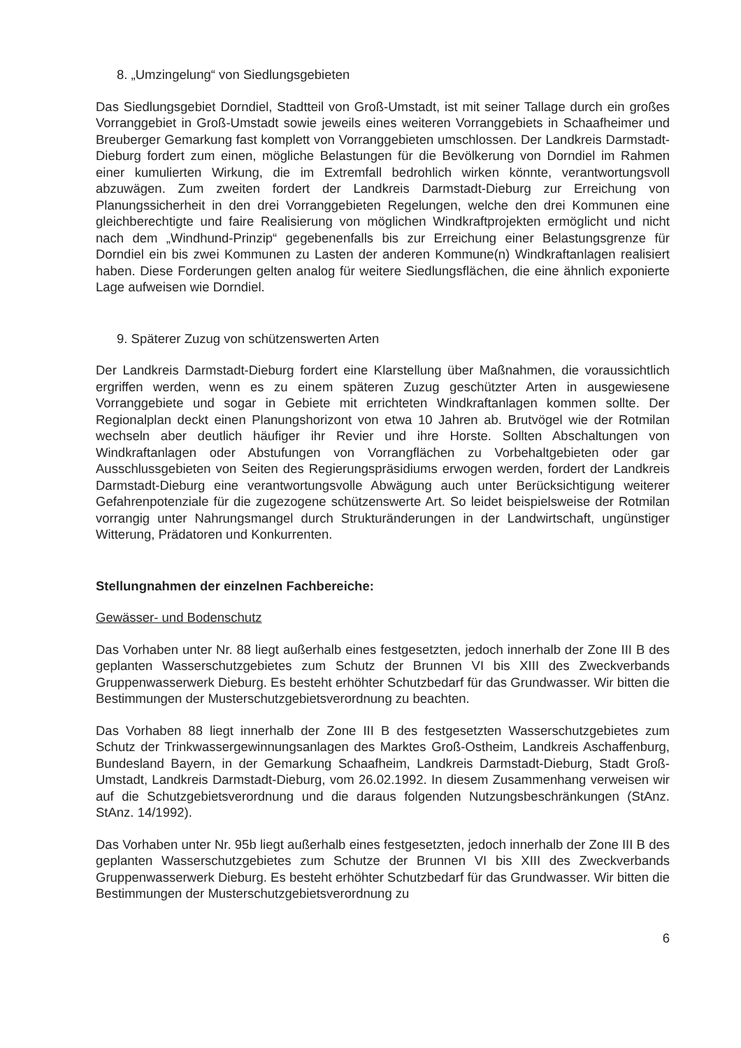8. „Umzingelung“ von Siedlungsgebieten
Das Siedlungsgebiet Dorndiel, Stadtteil von Groß-Umstadt, ist mit seiner Tallage durch ein großes Vorranggebiet in Groß-Umstadt sowie jeweils eines weiteren Vorranggebiets in Schaafheimer und Breuberger Gemarkung fast komplett von Vorranggebieten umschlossen. Der Landkreis Darmstadt-Dieburg fordert zum einen, mögliche Belastungen für die Bevölkerung von Dorndiel im Rahmen einer kumulierten Wirkung, die im Extremfall bedrohlich wirken könnte, verantwortungsvoll abzuwägen. Zum zweiten fordert der Landkreis Darmstadt-Dieburg zur Erreichung von Planungssicherheit in den drei Vorranggebieten Regelungen, welche den drei Kommunen eine gleichberechtigte und faire Realisierung von möglichen Windkraftprojekten ermöglicht und nicht nach dem „Windhund-Prinzip“ gegebenenfalls bis zur Erreichung einer Belastungsgrenze für Dorndiel ein bis zwei Kommunen zu Lasten der anderen Kommune(n) Windkraftanlagen realisiert haben. Diese Forderungen gelten analog für weitere Siedlungsflächen, die eine ähnlich exponierte Lage aufweisen wie Dorndiel.
9. Späterer Zuzug von schützenswerten Arten
Der Landkreis Darmstadt-Dieburg fordert eine Klarstellung über Maßnahmen, die voraussichtlich ergriffen werden, wenn es zu einem späteren Zuzug geschützter Arten in ausgewiesene Vorranggebiete und sogar in Gebiete mit errichteten Windkraftanlagen kommen sollte. Der Regionalplan deckt einen Planungshorizont von etwa 10 Jahren ab. Brutvögel wie der Rotmilan wechseln aber deutlich häufiger ihr Revier und ihre Horste. Sollten Abschaltungen von Windkraftanlagen oder Abstufungen von Vorrangflächen zu Vorbehaltgebieten oder gar Ausschlussgebieten von Seiten des Regierungspräsidiums erwogen werden, fordert der Landkreis Darmstadt-Dieburg eine verantwortungsvolle Abwägung auch unter Berücksichtigung weiterer Gefahrenpotenziale für die zugezogene schützenswerte Art. So leidet beispielsweise der Rotmilan vorrangig unter Nahrungsmangel durch Strukturänderungen in der Landwirtschaft, ungünstiger Witterung, Prädatoren und Konkurrenten.
Stellungnahmen der einzelnen Fachbereiche:
Gewässer- und Bodenschutz
Das Vorhaben unter Nr. 88 liegt außerhalb eines festgesetzten, jedoch innerhalb der Zone III B des geplanten Wasserschutzgebietes zum Schutz der Brunnen VI bis XIII des Zweckverbands Gruppenwasserwerk Dieburg. Es besteht erhöhter Schutzbedarf für das Grundwasser. Wir bitten die Bestimmungen der Musterschutzgebietsverordnung zu beachten.
Das Vorhaben 88 liegt innerhalb der Zone III B des festgesetzten Wasserschutzgebietes zum Schutz der Trinkwassergewinnungsanlagen des Marktes Groß-Ostheim, Landkreis Aschaffenburg, Bundesland Bayern, in der Gemarkung Schaafheim, Landkreis Darmstadt-Dieburg, Stadt Groß-Umstadt, Landkreis Darmstadt-Dieburg, vom 26.02.1992. In diesem Zusammenhang verweisen wir auf die Schutzgebietsverordnung und die daraus folgenden Nutzungsbeschränkungen (StAnz. StAnz. 14/1992).
Das Vorhaben unter Nr. 95b liegt außerhalb eines festgesetzten, jedoch innerhalb der Zone III B des geplanten Wasserschutzgebietes zum Schutze der Brunnen VI bis XIII des Zweckverbands Gruppenwasserwerk Dieburg. Es besteht erhöhter Schutzbedarf für das Grundwasser. Wir bitten die Bestimmungen der Musterschutzgebietsverordnung zu
6